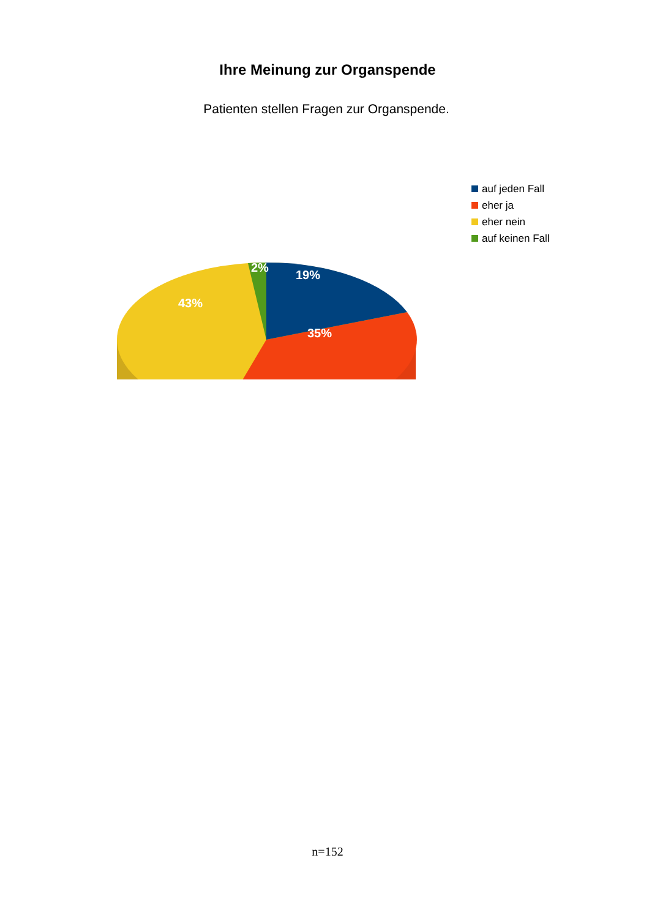Ihre Meinung zur Organspende
Patienten stellen Fragen zur Organspende.
2%
19%
43%
35%
auf jeden Fall
eher ja
eher nein
auf keinen Fall
n=152